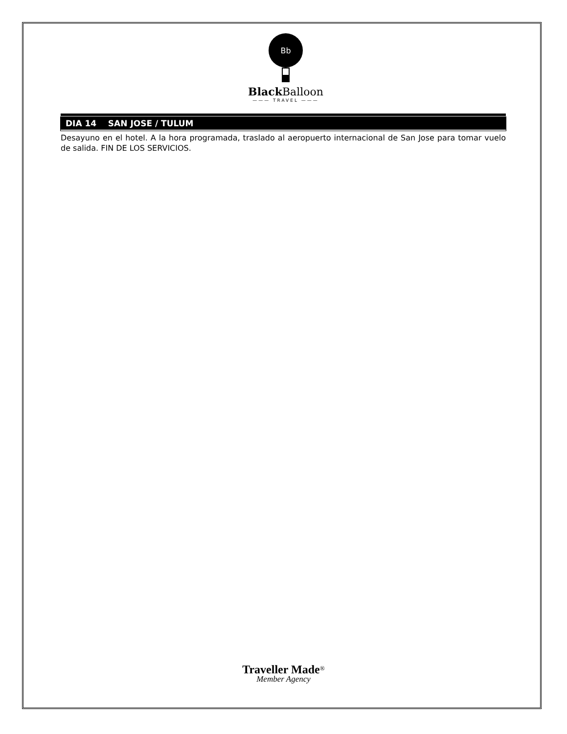Bb
Black Balloon
——— TRAVEL ———
DIA 14 SAN JOSE / TULUM
Desayuno en el hotel. A la hora programada, traslado al aeropuerto internacional de San Jose para tomar vuelo de salida. FIN DE LOS SERVICIOS.
Traveller Made<sup>®</sup>
Member Agency